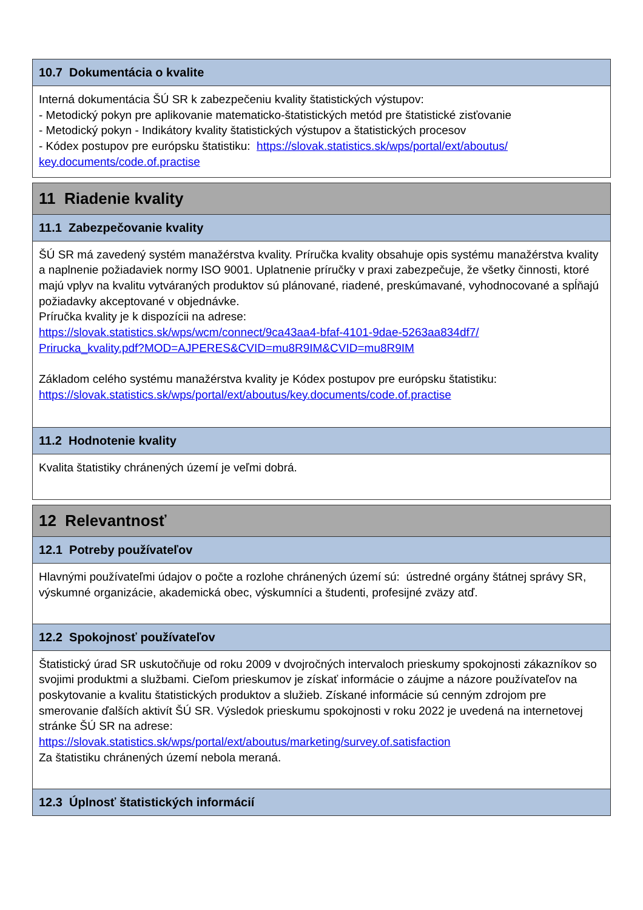10.7 Dokumentácia o kvalite
Interná dokumentácia ŠÚ SR k zabezpečeniu kvality štatistických výstupov:
- Metodický pokyn pre aplikovanie matematicko-štatistických metód pre štatistické zisťovanie
- Metodický pokyn - Indikátory kvality štatistických výstupov a štatistických procesov
- Kódex postupov pre európsku štatistiku: https://slovak.statistics.sk/wps/portal/ext/aboutus/
key.documents/code.of.practise
11 Riadenie kvality
11.1 Zabezpečovanie kvality
ŠÚ SR má zavedený systém manažérstva kvality. Príručka kvality obsahuje opis systému manažérstva kvality a naplnenie požiadaviek normy ISO 9001. Uplatnenie príručky v praxi zabezpečuje, že všetky činnosti, ktoré majú vplyv na kvalitu vytváraných produktov sú plánované, riadené, preskúmavané, vyhodnocované a spĺňajú požiadavky akceptované v objednávke.
Príručka kvality je k dispozícii na adrese:
https://slovak.statistics.sk/wps/wcm/connect/9ca43aa4-bfaf-4101-9dae-5263aa834df7/
Prirucka_kvality.pdf?MOD=AJPERES&CVID=mu8R9IM&CVID=mu8R9IM
Základom celého systému manažérstva kvality je Kódex postupov pre európsku štatistiku:
https://slovak.statistics.sk/wps/portal/ext/aboutus/key.documents/code.of.practise
11.2 Hodnotenie kvality
Kvalita štatistiky chránených území je veľmi dobrá.
12 Relevantnosť
12.1 Potreby používateľov
Hlavnými používateľmi údajov o počte a rozlohe chránených území sú: ústredné orgány štátnej správy SR, výskumné organizácie, akademická obec, výskumníci a študenti, profesijné zväzy atď.
12.2 Spokojnosť používateľov
Štatistický úrad SR uskutočňuje od roku 2009 v dvojročných intervaloch prieskumy spokojnosti zákazníkov so svojimi produktmi a službami. Cieľom prieskumov je získať informácie o záujme a názore používateľov na poskytovanie a kvalitu štatistických produktov a služieb. Získané informácie sú cenným zdrojom pre smerovanie ďalších aktivít ŠÚ SR. Výsledok prieskumu spokojnosti v roku 2022 je uvedená na internetovej stránke ŠÚ SR na adrese:
https://slovak.statistics.sk/wps/portal/ext/aboutus/marketing/survey.of.satisfaction
Za štatistiku chránených území nebola meraná.
12.3 Úplnosť štatistických informácií